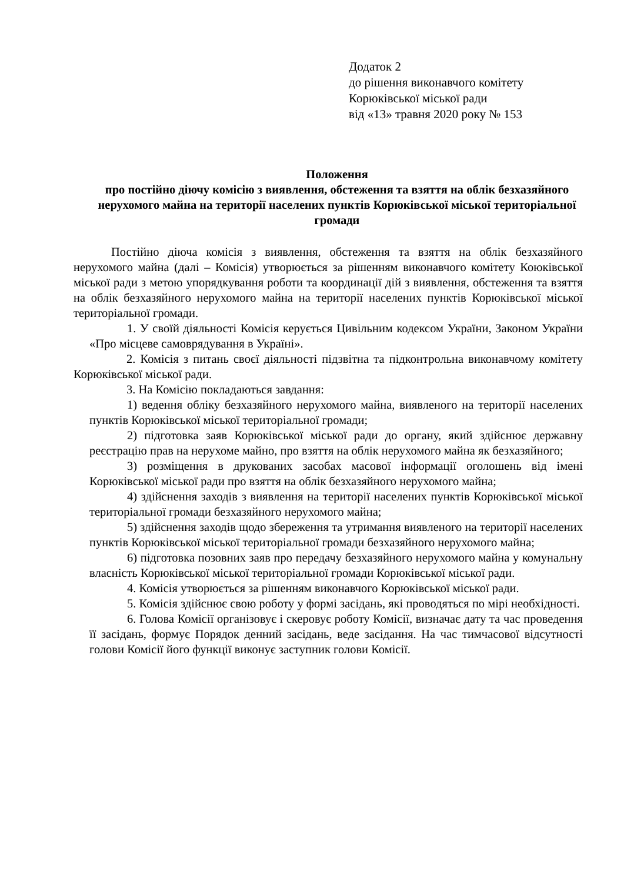Додаток 2
до рішення виконавчого комітету
Корюківської міської ради
від «13» травня 2020 року № 153
Положення
про постійно діючу комісію з виявлення, обстеження та взяття на облік безхазяйного нерухомого майна на території населених пунктів Корюківської міської територіальної громади
Постійно діюча комісія з виявлення, обстеження та взяття на облік безхазяйного нерухомого майна (далі – Комісія) утворюється за рішенням виконавчого комітету Коюківської міської ради з метою упорядкування роботи та координації дій з виявлення, обстеження та взяття на облік безхазяйного нерухомого майна на території населених пунктів Корюківської міської територіальної громади.
1. У своїй діяльності Комісія керується Цивільним кодексом України, Законом України «Про місцеве самоврядування в Україні».
2. Комісія з питань своєї діяльності підзвітна та підконтрольна виконавчому комітету Корюківської міської ради.
3. На Комісію покладаються завдання:
1) ведення обліку безхазяйного нерухомого майна, виявленого на території населених пунктів Корюківської міської територіальної громади;
2) підготовка заяв Корюківської міської ради до органу, який здійснює державну реєстрацію прав на нерухоме майно, про взяття на облік нерухомого майна як безхазяйного;
3) розміщення в друкованих засобах масової інформації оголошень від імені Корюківської міської ради про взяття на облік безхазяйного нерухомого майна;
4) здійснення заходів з виявлення на території населених пунктів Корюківської міської територіальної громади безхазяйного нерухомого майна;
5) здійснення заходів щодо збереження та утримання виявленого на території населених пунктів Корюківської міської територіальної громади безхазяйного нерухомого майна;
6) підготовка позовних заяв про передачу безхазяйного нерухомого майна у комунальну власність Корюківської міської територіальної громади Корюківської міської ради.
4. Комісія утворюється за рішенням виконавчого Корюківської міської ради.
5. Комісія здійснює свою роботу у формі засідань, які проводяться по мірі необхідності.
6. Голова Комісії організовує і скеровує роботу Комісії, визначає дату та час проведення її засідань, формує Порядок денний засідань, веде засідання. На час тимчасової відсутності голови Комісії його функції виконує заступник голови Комісії.